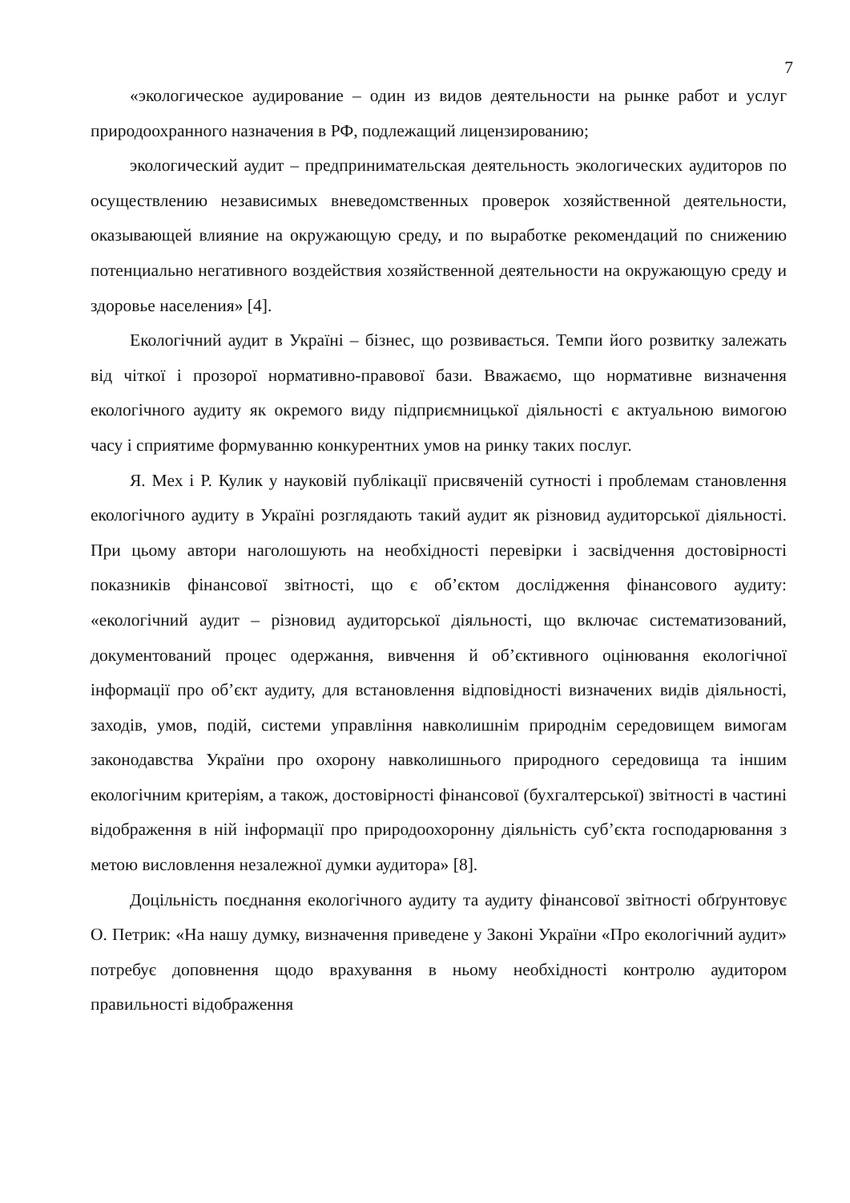7
«экологическое аудирование – один из видов деятельности на рынке работ и услуг природоохранного назначения в РФ, подлежащий лицензированию;
экологический аудит – предпринимательская деятельность экологических аудиторов по осуществлению независимых вневедомственных проверок хозяйственной деятельности, оказывающей влияние на окружающую среду, и по выработке рекомендаций по снижению потенциально негативного воздействия хозяйственной деятельности на окружающую среду и здоровье населения» [4].
Екологічний аудит в Україні – бізнес, що розвивається. Темпи його розвитку залежать від чіткої і прозорої нормативно-правової бази. Вважаємо, що нормативне визначення екологічного аудиту як окремого виду підприємницької діяльності є актуальною вимогою часу і сприятиме формуванню конкурентних умов на ринку таких послуг.
Я. Мех і Р. Кулик у науковій публікації присвяченій сутності і проблемам становлення екологічного аудиту в Україні розглядають такий аудит як різновид аудиторської діяльності. При цьому автори наголошують на необхідності перевірки і засвідчення достовірності показників фінансової звітності, що є об’єктом дослідження фінансового аудиту: «екологічний аудит – різновид аудиторської діяльності, що включає систематизований, документований процес одержання, вивчення й об’єктивного оцінювання екологічної інформації про об’єкт аудиту, для встановлення відповідності визначених видів діяльності, заходів, умов, подій, системи управління навколишнім природнім середовищем вимогам законодавства України про охорону навколишнього природного середовища та іншим екологічним критеріям, а також, достовірності фінансової (бухгалтерської) звітності в частині відображення в ній інформації про природоохоронну діяльність суб’єкта господарювання з метою висловлення незалежної думки аудитора» [8].
Доцільність поєднання екологічного аудиту та аудиту фінансової звітності обґрунтовує О. Петрик: «На нашу думку, визначення приведене у Законі України «Про екологічний аудит» потребує доповнення щодо врахування в ньому необхідності контролю аудитором правильності відображення